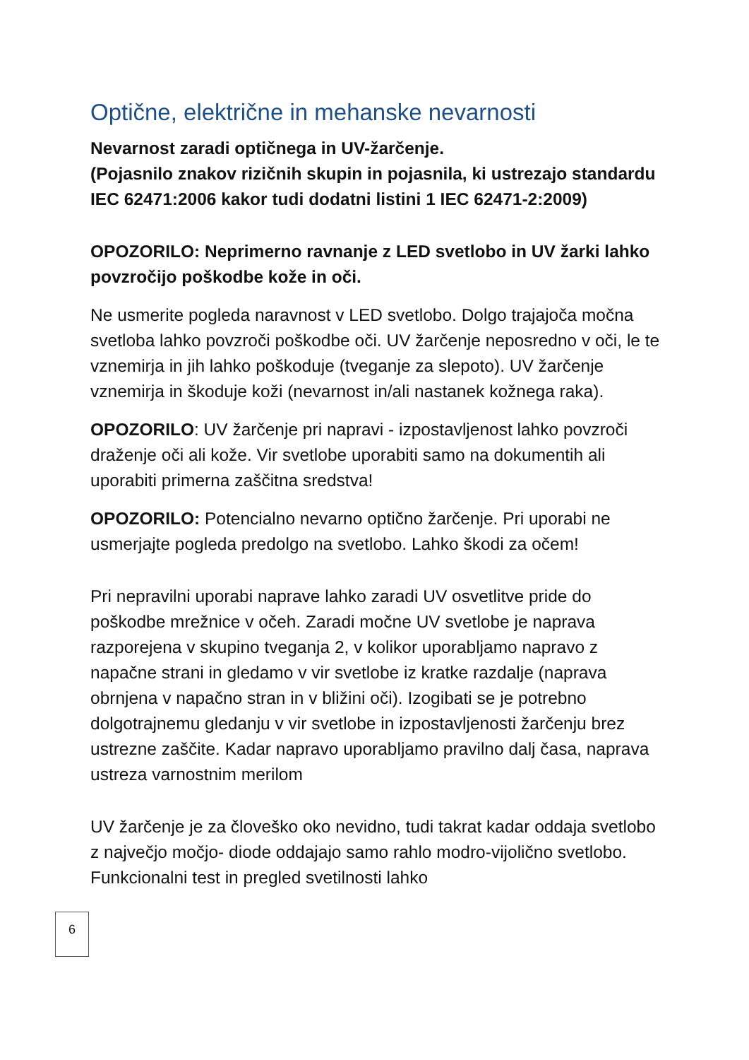Optične, električne in mehanske nevarnosti
Nevarnost zaradi optičnega in UV-žarčenje.
(Pojasnilo znakov rizičnih skupin in pojasnila, ki ustrezajo standardu IEC 62471:2006 kakor tudi dodatni listini 1 IEC 62471-2:2009)
OPOZORILO: Neprimerno ravnanje z LED svetlobo in UV žarki lahko povzročijo poškodbe kože in oči.
Ne usmerite pogleda naravnost v LED svetlobo. Dolgo trajajoča močna svetloba lahko povzroči poškodbe oči. UV žarčenje neposredno v oči, le te vznemirja in jih lahko poškoduje (tveganje za slepoto). UV žarčenje vznemirja in škoduje koži (nevarnost in/ali nastanek kožnega raka).
OPOZORILO: UV žarčenje pri napravi - izpostavljenost lahko povzroči draženje oči ali kože. Vir svetlobe uporabiti samo na dokumentih ali uporabiti primerna zaščitna sredstva!
OPOZORILO: Potencialno nevarno optično žarčenje. Pri uporabi ne usmerjajte pogleda predolgo na svetlobo. Lahko škodi za očem!
Pri nepravilni uporabi naprave lahko zaradi UV osvetlitve pride do poškodbe mrežnice v očeh. Zaradi močne UV svetlobe je naprava razporejena v skupino tveganja 2, v kolikor uporabljamo napravo z napačne strani in gledamo v vir svetlobe iz kratke razdalje (naprava obrnjena v napačno stran in v bližini oči). Izogibati se je potrebno dolgotrajnemu gledanju v vir svetlobe in izpostavljenosti žarčenju brez ustrezne zaščite. Kadar napravo uporabljamo pravilno dalj časa, naprava ustreza varnostnim merilom
UV žarčenje je za človeško oko nevidno, tudi takrat kadar oddaja svetlobo z največjo močjo- diode oddajajo samo rahlo modro-vijolično svetlobo. Funkcionalni test in pregled svetilnosti lahko
6